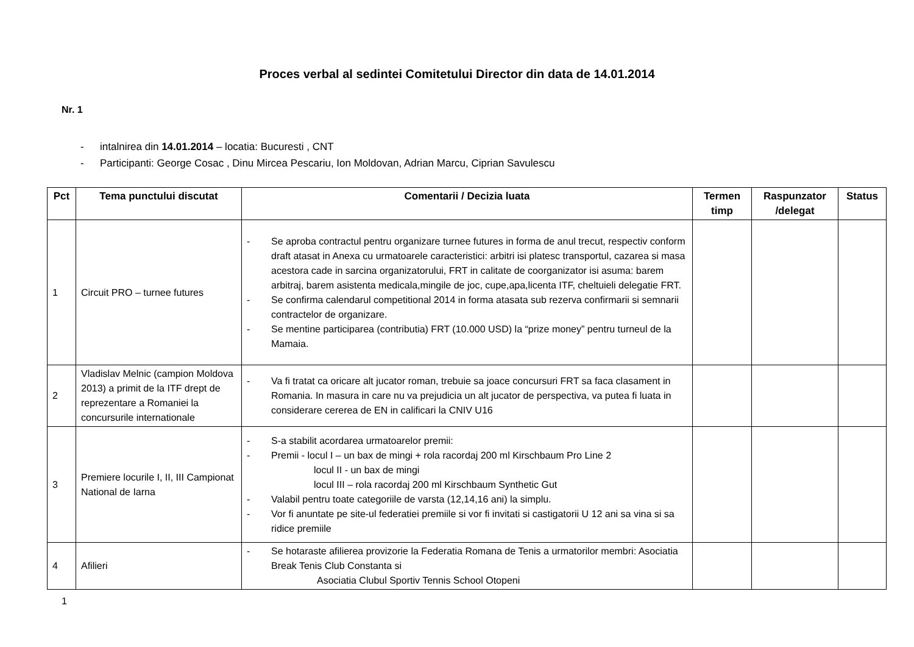Proces verbal al sedintei Comitetului Director din data de 14.01.2014
Nr. 1
- intalnirea din 14.01.2014 – locatia: Bucuresti , CNT
- Participanti: George Cosac , Dinu Mircea Pescariu, Ion Moldovan, Adrian Marcu, Ciprian Savulescu
| Pct | Tema punctului discutat | Comentarii / Decizia luata | Termen timp | Raspunzator /delegat | Status |
| --- | --- | --- | --- | --- | --- |
| 1 | Circuit PRO – turnee futures | - Se aproba contractul pentru organizare turnee futures in forma de anul trecut, respectiv conform draft atasat in Anexa cu urmatoarele caracteristici: arbitri isi platesc transportul, cazarea si masa acestora cade in sarcina organizatorului, FRT in calitate de coorganizator isi asuma: barem arbitraj, barem asistenta medicala,mingile de joc, cupe,apa,licenta ITF, cheltuieli delegatie FRT. - Se confirma calendarul competitional 2014 in forma atasata sub rezerva confirmarii si semnarii contractelor de organizare. - Se mentine participarea (contributia) FRT (10.000 USD) la “prize money” pentru turneul de la Mamaia. | | | |
| 2 | Vladislav Melnic (campion Moldova 2013) a primit de la ITF drept de reprezentare a Romaniei la concursurile internationale | - Va fi tratat ca oricare alt jucator roman, trebuie sa joace concursuri FRT sa faca clasament in Romania. In masura in care nu va prejudicia un alt jucator de perspectiva, va putea fi luata in considerare cererea de EN in calificari la CNIV U16 | | | |
| 3 | Premiere locurile I, II, III Campionat National de Iarna | - S-a stabilit acordarea urmatoarelor premii: - Premii - locul I – un bax de mingi + rola racordaj 200 ml Kirschbaum Pro Line 2 locul II - un bax de mingi locul III – rola racordaj 200 ml Kirschbaum Synthetic Gut - Valabil pentru toate categoriile de varsta (12,14,16 ani) la simplu. - Vor fi anuntate pe site-ul federatiei premiile si vor fi invitati si castigatorii U 12 ani sa vina si sa ridice premiile | | | |
| 4 | Afilieri | - Se hotaraste afilierea provizorie la Federatia Romana de Tenis a urmatorilor membri: Asociatia Break Tenis Club Constanta si Asociatia Clubul Sportiv Tennis School Otopeni | | | |
1